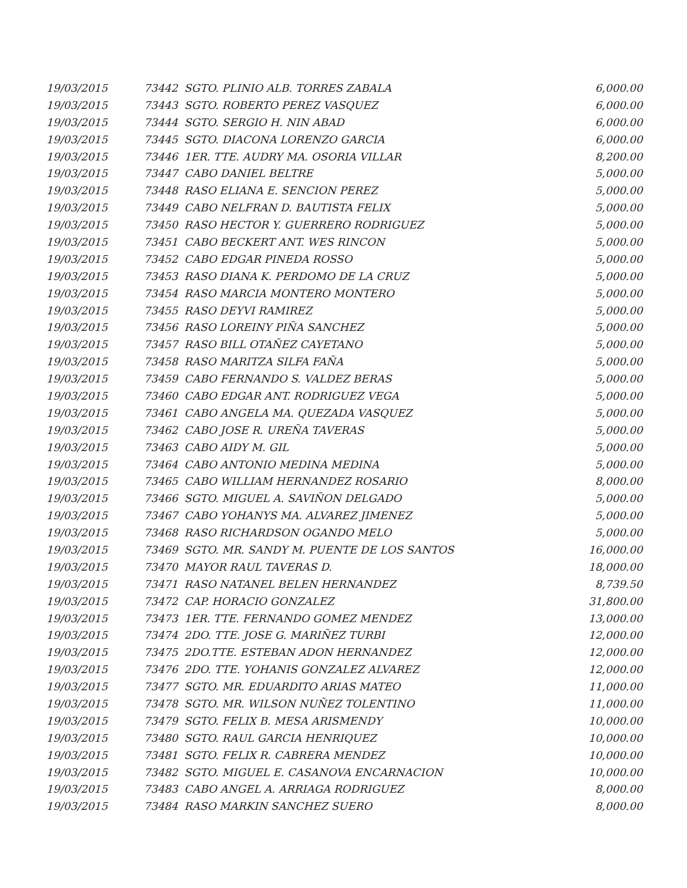| 19/03/2015 | 73442 | SGTO. PLINIO ALB. TORRES ZABALA | 6,000.00 |
| 19/03/2015 | 73443 | SGTO. ROBERTO PEREZ VASQUEZ | 6,000.00 |
| 19/03/2015 | 73444 | SGTO. SERGIO H. NIN ABAD | 6,000.00 |
| 19/03/2015 | 73445 | SGTO. DIACONA LORENZO GARCIA | 6,000.00 |
| 19/03/2015 | 73446 | 1ER. TTE. AUDRY MA. OSORIA VILLAR | 8,200.00 |
| 19/03/2015 | 73447 | CABO DANIEL BELTRE | 5,000.00 |
| 19/03/2015 | 73448 | RASO ELIANA E. SENCION PEREZ | 5,000.00 |
| 19/03/2015 | 73449 | CABO NELFRAN D. BAUTISTA FELIX | 5,000.00 |
| 19/03/2015 | 73450 | RASO HECTOR Y. GUERRERO RODRIGUEZ | 5,000.00 |
| 19/03/2015 | 73451 | CABO BECKERT ANT. WES RINCON | 5,000.00 |
| 19/03/2015 | 73452 | CABO EDGAR PINEDA ROSSO | 5,000.00 |
| 19/03/2015 | 73453 | RASO DIANA K. PERDOMO DE LA CRUZ | 5,000.00 |
| 19/03/2015 | 73454 | RASO MARCIA MONTERO MONTERO | 5,000.00 |
| 19/03/2015 | 73455 | RASO DEYVI RAMIREZ | 5,000.00 |
| 19/03/2015 | 73456 | RASO LOREINY PIÑA SANCHEZ | 5,000.00 |
| 19/03/2015 | 73457 | RASO BILL OTAÑEZ CAYETANO | 5,000.00 |
| 19/03/2015 | 73458 | RASO MARITZA SILFA FAÑA | 5,000.00 |
| 19/03/2015 | 73459 | CABO FERNANDO S. VALDEZ BERAS | 5,000.00 |
| 19/03/2015 | 73460 | CABO EDGAR ANT. RODRIGUEZ VEGA | 5,000.00 |
| 19/03/2015 | 73461 | CABO ANGELA MA. QUEZADA VASQUEZ | 5,000.00 |
| 19/03/2015 | 73462 | CABO JOSE R. UREÑA TAVERAS | 5,000.00 |
| 19/03/2015 | 73463 | CABO AIDY M. GIL | 5,000.00 |
| 19/03/2015 | 73464 | CABO ANTONIO MEDINA MEDINA | 5,000.00 |
| 19/03/2015 | 73465 | CABO WILLIAM HERNANDEZ ROSARIO | 8,000.00 |
| 19/03/2015 | 73466 | SGTO. MIGUEL A. SAVIÑON DELGADO | 5,000.00 |
| 19/03/2015 | 73467 | CABO YOHANYS MA. ALVAREZ JIMENEZ | 5,000.00 |
| 19/03/2015 | 73468 | RASO RICHARDSON OGANDO MELO | 5,000.00 |
| 19/03/2015 | 73469 | SGTO. MR. SANDY M. PUENTE DE LOS SANTOS | 16,000.00 |
| 19/03/2015 | 73470 | MAYOR RAUL TAVERAS D. | 18,000.00 |
| 19/03/2015 | 73471 | RASO NATANEL BELEN HERNANDEZ | 8,739.50 |
| 19/03/2015 | 73472 | CAP. HORACIO GONZALEZ | 31,800.00 |
| 19/03/2015 | 73473 | 1ER. TTE. FERNANDO GOMEZ MENDEZ | 13,000.00 |
| 19/03/2015 | 73474 | 2DO. TTE. JOSE G. MARIÑEZ TURBI | 12,000.00 |
| 19/03/2015 | 73475 | 2DO.TTE. ESTEBAN ADON HERNANDEZ | 12,000.00 |
| 19/03/2015 | 73476 | 2DO. TTE. YOHANIS GONZALEZ ALVAREZ | 12,000.00 |
| 19/03/2015 | 73477 | SGTO. MR. EDUARDITO ARIAS MATEO | 11,000.00 |
| 19/03/2015 | 73478 | SGTO. MR. WILSON NUÑEZ TOLENTINO | 11,000.00 |
| 19/03/2015 | 73479 | SGTO. FELIX B. MESA ARISMENDY | 10,000.00 |
| 19/03/2015 | 73480 | SGTO. RAUL GARCIA HENRIQUEZ | 10,000.00 |
| 19/03/2015 | 73481 | SGTO. FELIX R. CABRERA MENDEZ | 10,000.00 |
| 19/03/2015 | 73482 | SGTO. MIGUEL E. CASANOVA ENCARNACION | 10,000.00 |
| 19/03/2015 | 73483 | CABO ANGEL A. ARRIAGA RODRIGUEZ | 8,000.00 |
| 19/03/2015 | 73484 | RASO MARKIN SANCHEZ SUERO | 8,000.00 |